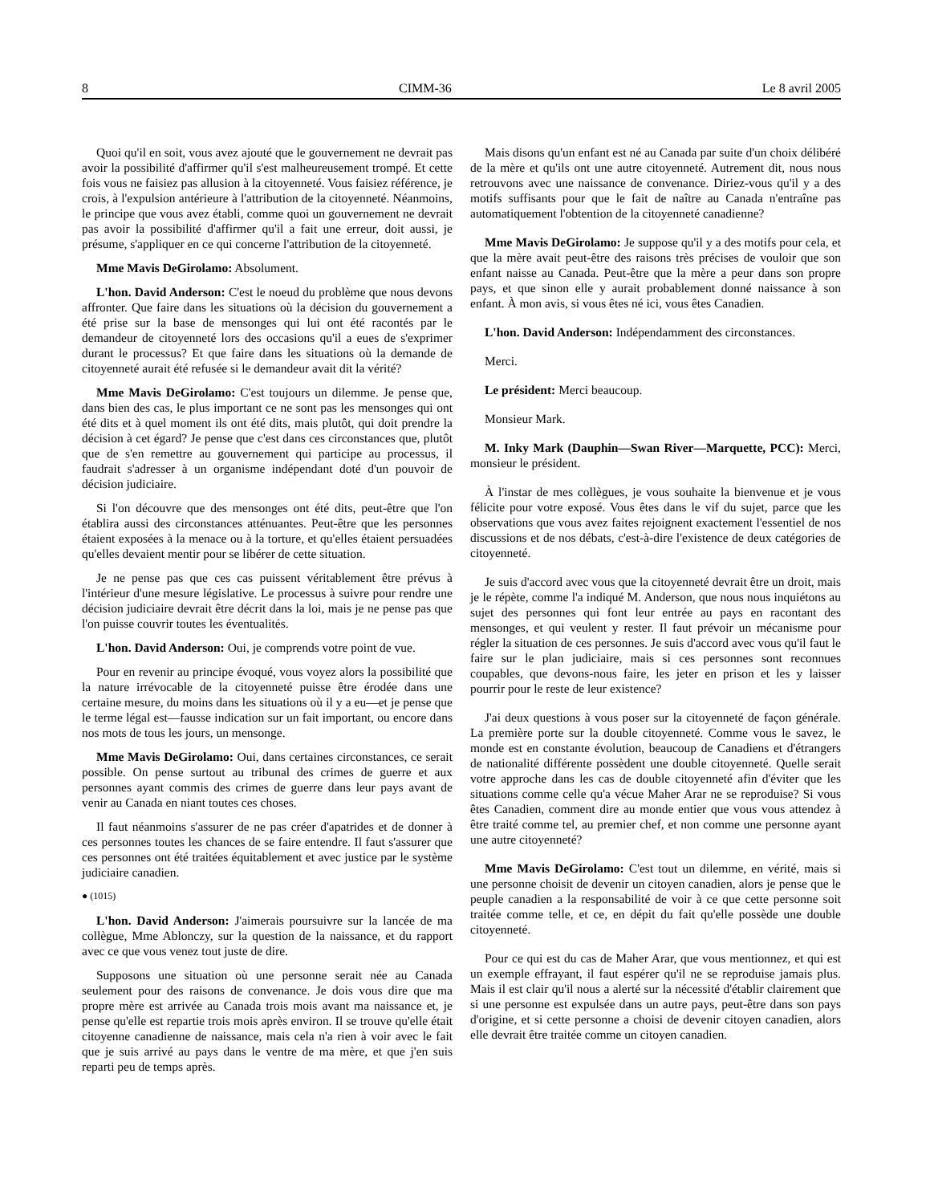8 CIMM-36 Le 8 avril 2005
Quoi qu'il en soit, vous avez ajouté que le gouvernement ne devrait pas avoir la possibilité d'affirmer qu'il s'est malheureusement trompé. Et cette fois vous ne faisiez pas allusion à la citoyenneté. Vous faisiez référence, je crois, à l'expulsion antérieure à l'attribution de la citoyenneté. Néanmoins, le principe que vous avez établi, comme quoi un gouvernement ne devrait pas avoir la possibilité d'affirmer qu'il a fait une erreur, doit aussi, je présume, s'appliquer en ce qui concerne l'attribution de la citoyenneté.
Mme Mavis DeGirolamo: Absolument.
L'hon. David Anderson: C'est le noeud du problème que nous devons affronter. Que faire dans les situations où la décision du gouvernement a été prise sur la base de mensonges qui lui ont été racontés par le demandeur de citoyenneté lors des occasions qu'il a eues de s'exprimer durant le processus? Et que faire dans les situations où la demande de citoyenneté aurait été refusée si le demandeur avait dit la vérité?
Mme Mavis DeGirolamo: C'est toujours un dilemme. Je pense que, dans bien des cas, le plus important ce ne sont pas les mensonges qui ont été dits et à quel moment ils ont été dits, mais plutôt, qui doit prendre la décision à cet égard? Je pense que c'est dans ces circonstances que, plutôt que de s'en remettre au gouvernement qui participe au processus, il faudrait s'adresser à un organisme indépendant doté d'un pouvoir de décision judiciaire.
Si l'on découvre que des mensonges ont été dits, peut-être que l'on établira aussi des circonstances atténuantes. Peut-être que les personnes étaient exposées à la menace ou à la torture, et qu'elles étaient persuadées qu'elles devaient mentir pour se libérer de cette situation.
Je ne pense pas que ces cas puissent véritablement être prévus à l'intérieur d'une mesure législative. Le processus à suivre pour rendre une décision judiciaire devrait être décrit dans la loi, mais je ne pense pas que l'on puisse couvrir toutes les éventualités.
L'hon. David Anderson: Oui, je comprends votre point de vue.
Pour en revenir au principe évoqué, vous voyez alors la possibilité que la nature irrévocable de la citoyenneté puisse être érodée dans une certaine mesure, du moins dans les situations où il y a eu—et je pense que le terme légal est—fausse indication sur un fait important, ou encore dans nos mots de tous les jours, un mensonge.
Mme Mavis DeGirolamo: Oui, dans certaines circonstances, ce serait possible. On pense surtout au tribunal des crimes de guerre et aux personnes ayant commis des crimes de guerre dans leur pays avant de venir au Canada en niant toutes ces choses.
Il faut néanmoins s'assurer de ne pas créer d'apatrides et de donner à ces personnes toutes les chances de se faire entendre. Il faut s'assurer que ces personnes ont été traitées équitablement et avec justice par le système judiciaire canadien.
● (1015)
L'hon. David Anderson: J'aimerais poursuivre sur la lancée de ma collègue, Mme Ablonczy, sur la question de la naissance, et du rapport avec ce que vous venez tout juste de dire.
Supposons une situation où une personne serait née au Canada seulement pour des raisons de convenance. Je dois vous dire que ma propre mère est arrivée au Canada trois mois avant ma naissance et, je pense qu'elle est repartie trois mois après environ. Il se trouve qu'elle était citoyenne canadienne de naissance, mais cela n'a rien à voir avec le fait que je suis arrivé au pays dans le ventre de ma mère, et que j'en suis reparti peu de temps après.
Mais disons qu'un enfant est né au Canada par suite d'un choix délibéré de la mère et qu'ils ont une autre citoyenneté. Autrement dit, nous nous retrouvons avec une naissance de convenance. Diriez-vous qu'il y a des motifs suffisants pour que le fait de naître au Canada n'entraîne pas automatiquement l'obtention de la citoyenneté canadienne?
Mme Mavis DeGirolamo: Je suppose qu'il y a des motifs pour cela, et que la mère avait peut-être des raisons très précises de vouloir que son enfant naisse au Canada. Peut-être que la mère a peur dans son propre pays, et que sinon elle y aurait probablement donné naissance à son enfant. À mon avis, si vous êtes né ici, vous êtes Canadien.
L'hon. David Anderson: Indépendamment des circonstances.
Merci.
Le président: Merci beaucoup.
Monsieur Mark.
M. Inky Mark (Dauphin—Swan River—Marquette, PCC): Merci, monsieur le président.
À l'instar de mes collègues, je vous souhaite la bienvenue et je vous félicite pour votre exposé. Vous êtes dans le vif du sujet, parce que les observations que vous avez faites rejoignent exactement l'essentiel de nos discussions et de nos débats, c'est-à-dire l'existence de deux catégories de citoyenneté.
Je suis d'accord avec vous que la citoyenneté devrait être un droit, mais je le répète, comme l'a indiqué M. Anderson, que nous nous inquiétons au sujet des personnes qui font leur entrée au pays en racontant des mensonges, et qui veulent y rester. Il faut prévoir un mécanisme pour régler la situation de ces personnes. Je suis d'accord avec vous qu'il faut le faire sur le plan judiciaire, mais si ces personnes sont reconnues coupables, que devons-nous faire, les jeter en prison et les y laisser pourrir pour le reste de leur existence?
J'ai deux questions à vous poser sur la citoyenneté de façon générale. La première porte sur la double citoyenneté. Comme vous le savez, le monde est en constante évolution, beaucoup de Canadiens et d'étrangers de nationalité différente possèdent une double citoyenneté. Quelle serait votre approche dans les cas de double citoyenneté afin d'éviter que les situations comme celle qu'a vécue Maher Arar ne se reproduise? Si vous êtes Canadien, comment dire au monde entier que vous vous attendez à être traité comme tel, au premier chef, et non comme une personne ayant une autre citoyenneté?
Mme Mavis DeGirolamo: C'est tout un dilemme, en vérité, mais si une personne choisit de devenir un citoyen canadien, alors je pense que le peuple canadien a la responsabilité de voir à ce que cette personne soit traitée comme telle, et ce, en dépit du fait qu'elle possède une double citoyenneté.
Pour ce qui est du cas de Maher Arar, que vous mentionnez, et qui est un exemple effrayant, il faut espérer qu'il ne se reproduise jamais plus. Mais il est clair qu'il nous a alerté sur la nécessité d'établir clairement que si une personne est expulsée dans un autre pays, peut-être dans son pays d'origine, et si cette personne a choisi de devenir citoyen canadien, alors elle devrait être traitée comme un citoyen canadien.